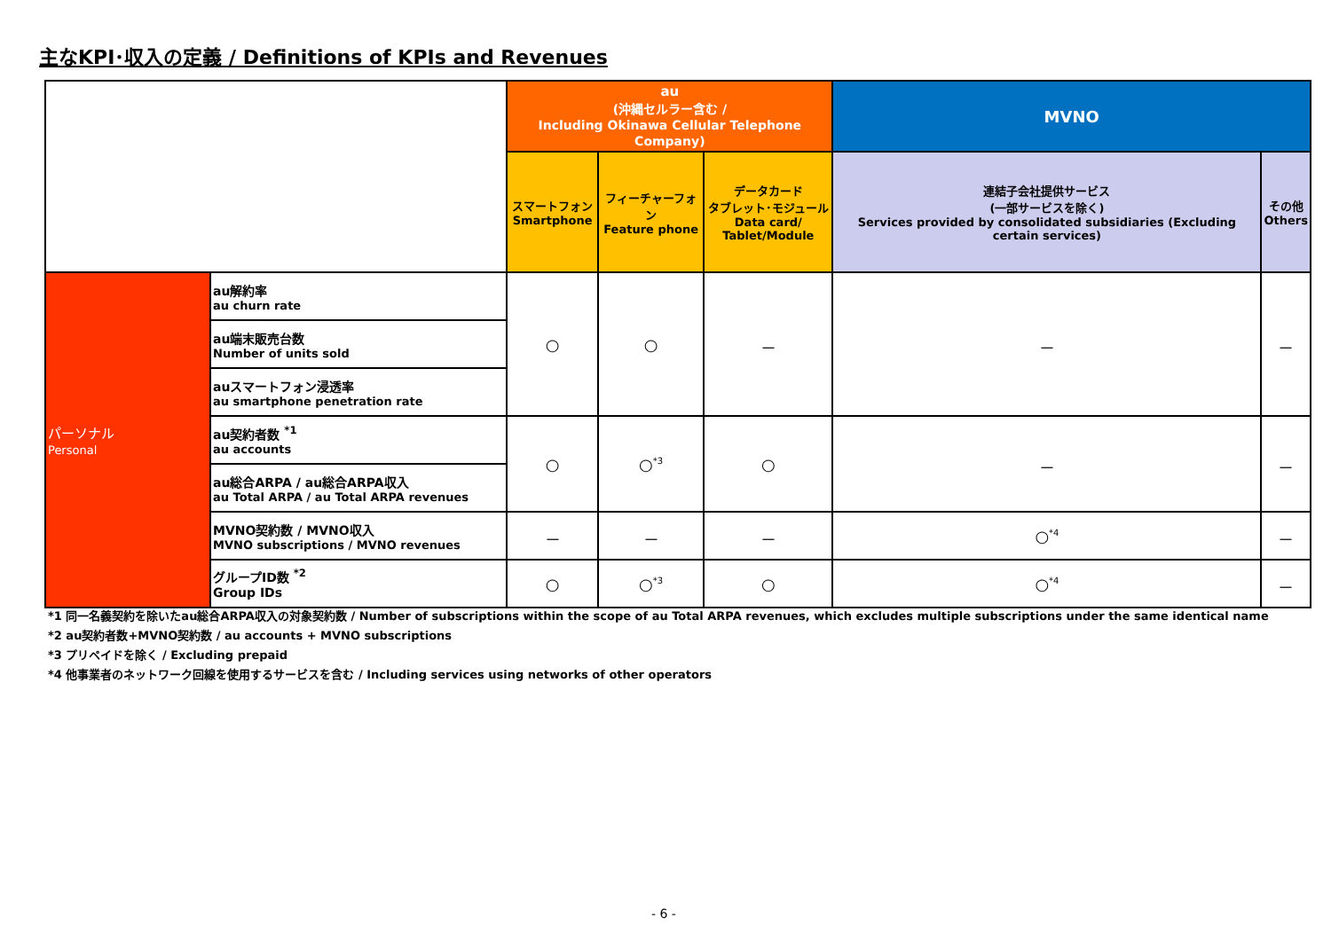主なKPI･収入の定義 / Definitions of KPIs and Revenues
| | | au (沖縄セルラー含む / Including Okinawa Cellular Telephone Company) | | | MVNO | |
| --- | --- | --- | --- | --- | --- | --- |
| | | スマートフォン Smartphone | フィーチャーフォン Feature phone | データカード タブレット･モジュール Data card/ Tablet/Module | 連結子会社提供サービス (一部サービスを除く) Services provided by consolidated subsidiaries (Excluding certain services) | その他 Others |
| パーソナル Personal | au解約率 au churn rate | ○ | ○ | － | － | － |
| | au端末販売台数 Number of units sold | | | | | |
| | auスマートフォン浸透率 au smartphone penetration rate | | | | | |
| | au契約者数 <sup>*1</sup> au accounts | ○ | ○<sup>*3</sup> | ○ | － | － |
| | au総合ARPA / au総合ARPA収入 au Total ARPA / au Total ARPA revenues | | | | | |
| | MVNO契約数 / MVNO収入 MVNO subscriptions / MVNO revenues | － | － | － | ○<sup>*4</sup> | － |
| | グループID数 <sup>*2</sup> Group IDs | ○ | ○<sup>*3</sup> | ○ | ○<sup>*4</sup> | － |
*1 同一名義契約を除いたau総合ARPA収入の対象契約数 / Number of subscriptions within the scope of au Total ARPA revenues, which excludes multiple subscriptions under the same identical name
*2 au契約者数+MVNO契約数 / au accounts + MVNO subscriptions
*3 プリペイドを除く / Excluding prepaid
*4 他事業者のネットワーク回線を使用するサービスを含む / Including services using networks of other operators
- 6 -